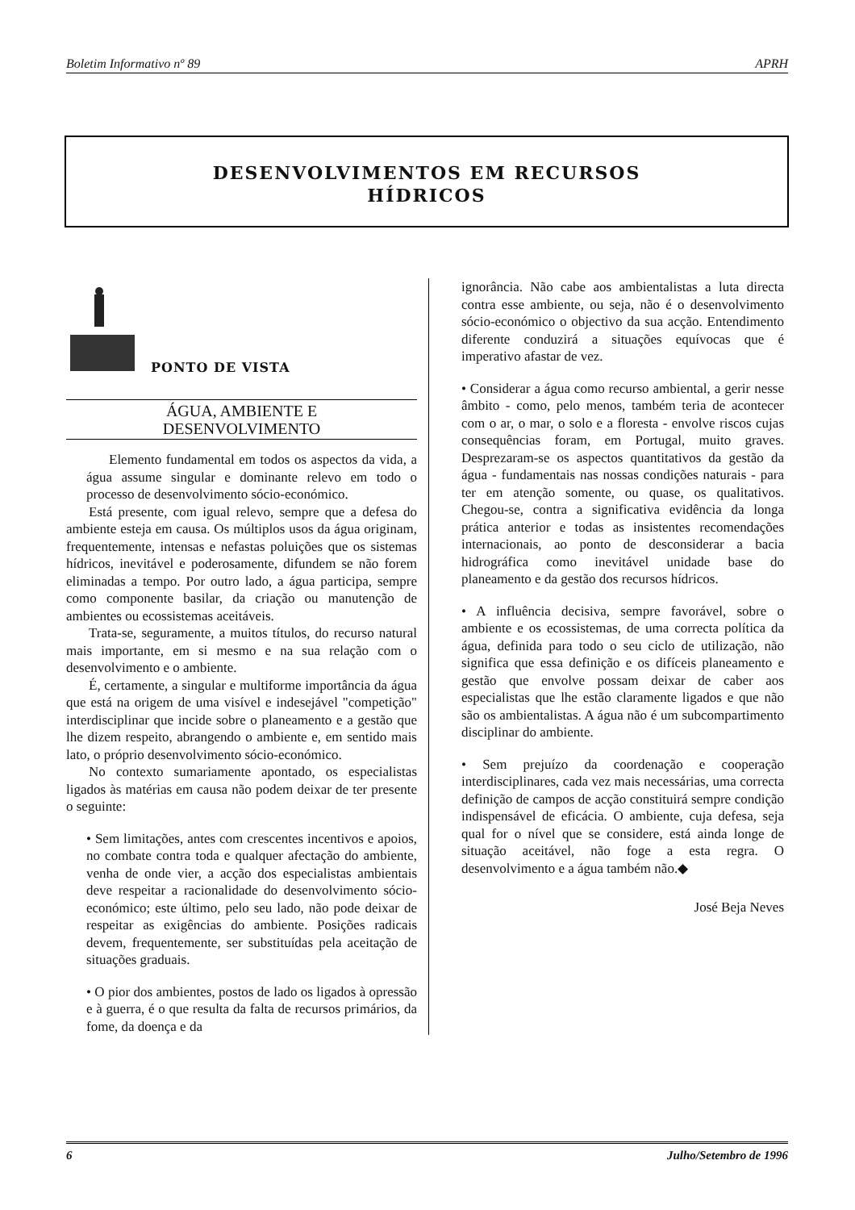Boletim Informativo nº 89 APRH
DESENVOLVIMENTOS EM RECURSOS
HÍDRICOS
PONTO DE VISTA
ÁGUA, AMBIENTE E
DESENVOLVIMENTO
Elemento fundamental em todos os aspectos da vida, a água assume singular e dominante relevo em todo o processo de desenvolvimento sócio-económico.
Está presente, com igual relevo, sempre que a defesa do ambiente esteja em causa. Os múltiplos usos da água originam, frequentemente, intensas e nefastas poluições que os sistemas hídricos, inevitável e poderosamente, difundem se não forem eliminadas a tempo. Por outro lado, a água participa, sempre como componente basilar, da criação ou manutenção de ambientes ou ecossistemas aceitáveis.
Trata-se, seguramente, a muitos títulos, do recurso natural mais importante, em si mesmo e na sua relação com o desenvolvimento e o ambiente.
É, certamente, a singular e multiforme importância da água que está na origem de uma visível e indesejável "competição" interdisciplinar que incide sobre o planeamento e a gestão que lhe dizem respeito, abrangendo o ambiente e, em sentido mais lato, o próprio desenvolvimento sócio-económico.
No contexto sumariamente apontado, os especialistas ligados às matérias em causa não podem deixar de ter presente o seguinte:
• Sem limitações, antes com crescentes incentivos e apoios, no combate contra toda e qualquer afectação do ambiente, venha de onde vier, a acção dos especialistas ambientais deve respeitar a racionalidade do desenvolvimento sócio-económico; este último, pelo seu lado, não pode deixar de respeitar as exigências do ambiente. Posições radicais devem, frequentemente, ser substituídas pela aceitação de situações graduais.
• O pior dos ambientes, postos de lado os ligados à opressão e à guerra, é o que resulta da falta de recursos primários, da fome, da doença e da
ignorância. Não cabe aos ambientalistas a luta directa contra esse ambiente, ou seja, não é o desenvolvimento sócio-económico o objectivo da sua acção. Entendimento diferente conduzirá a situações equívocas que é imperativo afastar de vez.
• Considerar a água como recurso ambiental, a gerir nesse âmbito - como, pelo menos, também teria de acontecer com o ar, o mar, o solo e a floresta - envolve riscos cujas consequências foram, em Portugal, muito graves. Desprezaram-se os aspectos quantitativos da gestão da água - fundamentais nas nossas condições naturais - para ter em atenção somente, ou quase, os qualitativos. Chegou-se, contra a significativa evidência da longa prática anterior e todas as insistentes recomendações internacionais, ao ponto de desconsiderar a bacia hidrográfica como inevitável unidade base do planeamento e da gestão dos recursos hídricos.
• A influência decisiva, sempre favorável, sobre o ambiente e os ecossistemas, de uma correcta política da água, definida para todo o seu ciclo de utilização, não significa que essa definição e os difíceis planeamento e gestão que envolve possam deixar de caber aos especialistas que lhe estão claramente ligados e que não são os ambientalistas. A água não é um subcompartimento disciplinar do ambiente.
• Sem prejuízo da coordenação e cooperação interdisciplinares, cada vez mais necessárias, uma correcta definição de campos de acção constituirá sempre condição indispensável de eficácia. O ambiente, cuja defesa, seja qual for o nível que se considere, está ainda longe de situação aceitável, não foge a esta regra. O desenvolvimento e a água também não.◆
José Beja Neves
6 Julho/Setembro de 1996